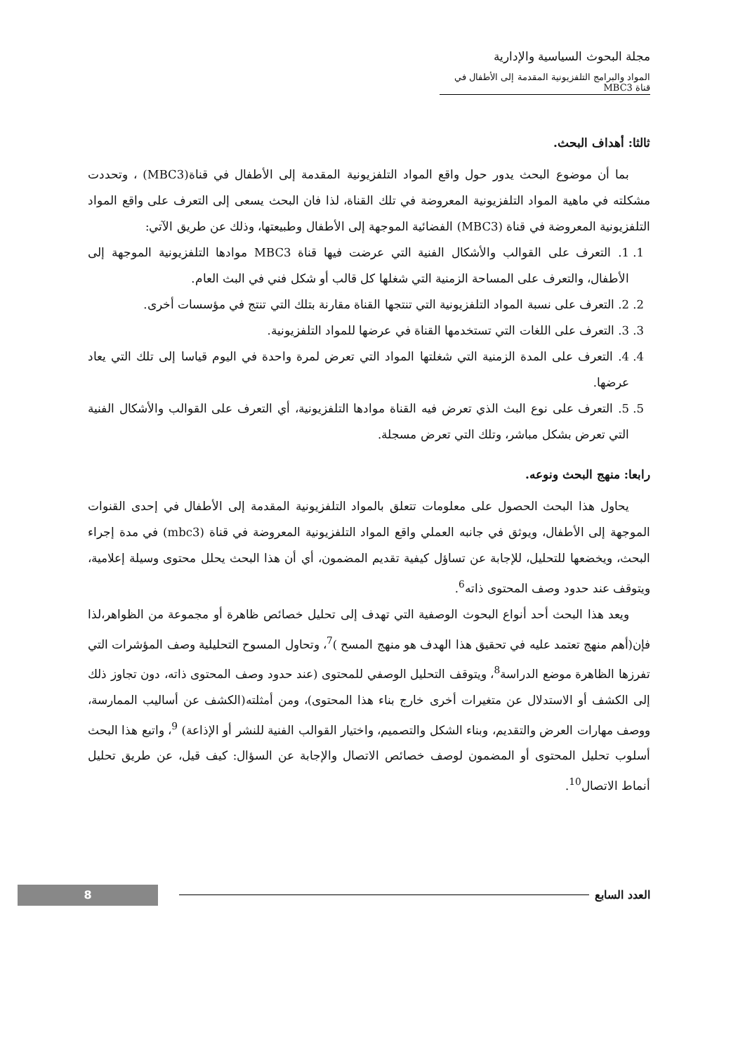مجلة البحوث السياسية والإدارية
المواد والبرامج التلفزيونية المقدمة إلى الأطفال في قناة MBC3
ثالثا: أهداف البحث.
بما أن موضوع البحث يدور حول واقع المواد التلفزيونية المقدمة إلى الأطفال في قناة(MBC3) ، وتحددت مشكلته في ماهية المواد التلفزيونية المعروضة في تلك القناة، لذا فان البحث يسعى إلى التعرف على واقع المواد التلفزيونية المعروضة في قناة (MBC3) الفضائية الموجهة إلى الأطفال وطبيعتها، وذلك عن طريق الآتي:
1. 1. التعرف على القوالب والأشكال الفنية التي عرضت فيها قناة MBC3 موادها التلفزيونية الموجهة إلى الأطفال، والتعرف على المساحة الزمنية التي شغلها كل قالب أو شكل فني في البث العام.
2. 2. التعرف على نسبة المواد التلفزيونية التي تنتجها القناة مقارنة بتلك التي تنتج في مؤسسات أخرى.
3. 3. التعرف على اللغات التي تستخدمها القناة في عرضها للمواد التلفزيونية.
4. 4. التعرف على المدة الزمنية التي شغلتها المواد التي تعرض لمرة واحدة في اليوم قياسا إلى تلك التي يعاد عرضها.
5. 5. التعرف على نوع البث الذي تعرض فيه القناة موادها التلفزيونية، أي التعرف على القوالب والأشكال الفنية التي تعرض بشكل مباشر، وتلك التي تعرض مسجلة.
رابعا: منهج البحث ونوعه.
يحاول هذا البحث الحصول على معلومات تتعلق بالمواد التلفزيونية المقدمة إلى الأطفال في إحدى القنوات الموجهة إلى الأطفال، ويوثق في جانبه العملي واقع المواد التلفزيونية المعروضة في قناة (mbc3) في مدة إجراء البحث، ويخضعها للتحليل، للإجابة عن تساؤل كيفية تقديم المضمون، أي أن هذا البحث يحلل محتوى وسيلة إعلامية، ويتوقف عند حدود وصف المحتوى ذاته<sup>6</sup>.
ويعد هذا البحث أحد أنواع البحوث الوصفية التي تهدف إلى تحليل خصائص ظاهرة أو مجموعة من الظواهر،لذا فإن(أهم منهج تعتمد عليه في تحقيق هذا الهدف هو منهج المسح )<sup>7</sup>، وتحاول المسوح التحليلية وصف المؤشرات التي تفرزها الظاهرة موضع الدراسة<sup>8</sup>، ويتوقف التحليل الوصفي للمحتوى (عند حدود وصف المحتوى ذاته، دون تجاوز ذلك إلى الكشف أو الاستدلال عن متغيرات أخرى خارج بناء هذا المحتوى)، ومن أمثلته(الكشف عن أساليب الممارسة، ووصف مهارات العرض والتقديم، وبناء الشكل والتصميم، واختيار القوالب الفنية للنشر أو الإذاعة) <sup>9</sup>، واتبع هذا البحث أسلوب تحليل المحتوى أو المضمون لوصف خصائص الاتصال والإجابة عن السؤال: كيف قيل، عن طريق تحليل أنماط الاتصال<sup>10</sup>.
العدد السابع 8